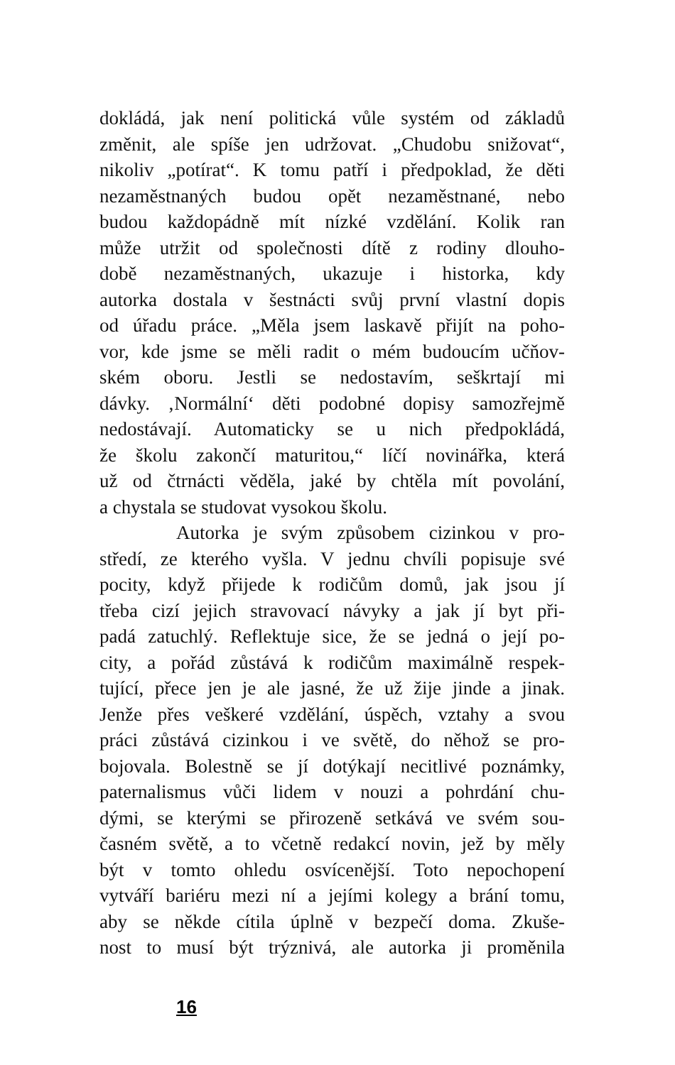dokládá, jak není politická vůle systém od základů
změnit, ale spíše jen udržovat. „Chudobu snižovat“,
nikoliv „potírat“. K tomu patří i předpoklad, že děti
nezaměstnaných budou opět nezaměstnané, nebo
budou každopádně mít nízké vzdělání. Kolik ran
může utržit od společnosti dítě z rodiny dlouho-
době nezaměstnaných, ukazuje i historka, kdy
autorka dostala v šestnácti svůj první vlastní dopis
od úřadu práce. „Měla jsem laskavě přijít na poho-
vor, kde jsme se měli radit o mém budoucím učňov-
ském oboru. Jestli se nedostavím, seškrtají mi
dávky. ‚Normální‘ děti podobné dopisy samozřejmě
nedostávají. Automaticky se u nich předpokládá,
že školu zakončí maturitou,“ líčí novinářka, která
už od čtrnácti věděla, jaké by chtěla mít povolání,
a chystala se studovat vysokou školu.
Autorka je svým způsobem cizinkou v pro-
středí, ze kterého vyšla. V jednu chvíli popisuje své
pocity, když přijede k rodičům domů, jak jsou jí
třeba cizí jejich stravovací návyky a jak jí byt při-
padá zatuchlý. Reflektuje sice, že se jedná o její po-
city, a pořád zůstává k rodičům maximálně respek-
tující, přece jen je ale jasné, že už žije jinde a jinak.
Jenže přes veškeré vzdělání, úspěch, vztahy a svou
práci zůstává cizinkou i ve světě, do něhož se pro-
bojovala. Bolestně se jí dotýkají necitlivé poznámky,
paternalismus vůči lidem v nouzi a pohrdání chu-
dými, se kterými se přirozeně setkává ve svém sou-
časném světě, a to včetně redakcí novin, jež by měly
být v tomto ohledu osvícenější. Toto nepochopení
vytváří bariéru mezi ní a jejími kolegy a brání tomu,
aby se někde cítila úplně v bezpečí doma. Zkuše-
nost to musí být trýznivá, ale autorka ji proměnila
16